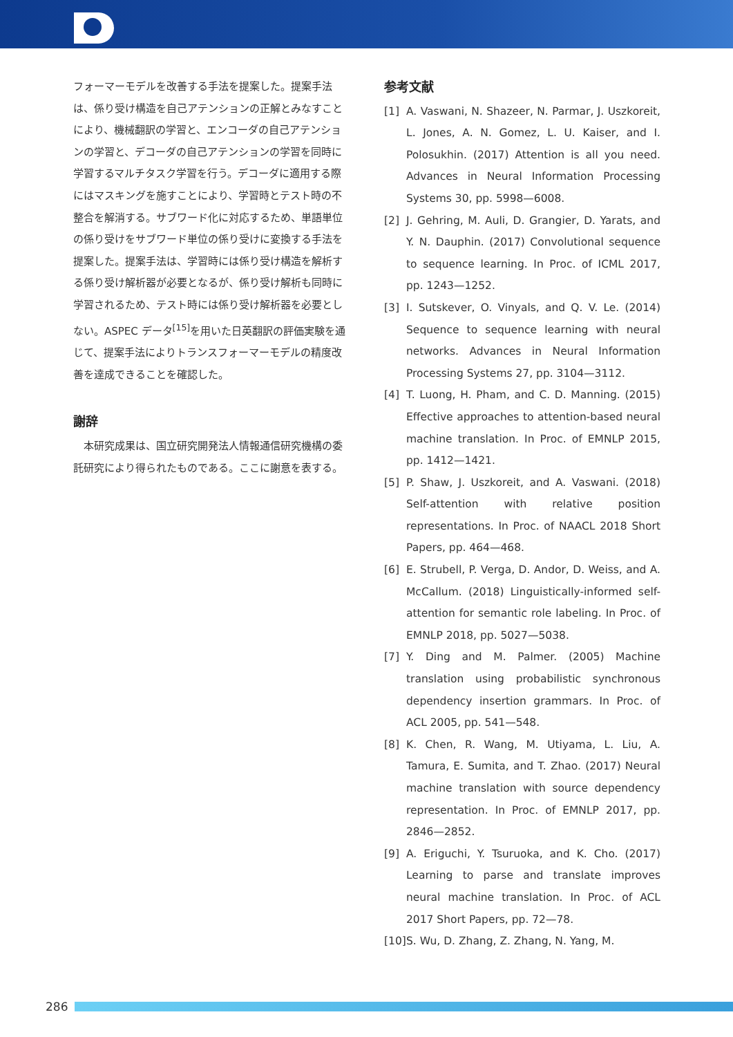フォーマーモデルを改善する手法を提案した。提案手法は、係り受け構造を自己アテンションの正解とみなすことにより、機械翻訳の学習と、エンコーダの自己アテンションの学習と、デコーダの自己アテンションの学習を同時に学習するマルチタスク学習を行う。デコーダに適用する際にはマスキングを施すことにより、学習時とテスト時の不整合を解消する。サブワード化に対応するため、単語単位の係り受けをサブワード単位の係り受けに変換する手法を提案した。提案手法は、学習時には係り受け構造を解析する係り受け解析器が必要となるが、係り受け解析も同時に学習されるため、テスト時には係り受け解析器を必要としない。ASPEC データ<sup>[15]</sup>を用いた日英翻訳の評価実験を通じて、提案手法によりトランスフォーマーモデルの精度改善を達成できることを確認した。
謝辞
　本研究成果は、国立研究開発法人情報通信研究機構の委託研究により得られたものである。ここに謝意を表する。
参考文献
[1] A. Vaswani, N. Shazeer, N. Parmar, J. Uszkoreit, L. Jones, A. N. Gomez, L. U. Kaiser, and I. Polosukhin. (2017) Attention is all you need. Advances in Neural Information Processing Systems 30, pp. 5998—6008.
[2] J. Gehring, M. Auli, D. Grangier, D. Yarats, and Y. N. Dauphin. (2017) Convolutional sequence to sequence learning. In Proc. of ICML 2017, pp. 1243—1252.
[3] I. Sutskever, O. Vinyals, and Q. V. Le. (2014) Sequence to sequence learning with neural networks. Advances in Neural Information Processing Systems 27, pp. 3104—3112.
[4] T. Luong, H. Pham, and C. D. Manning. (2015) Effective approaches to attention-based neural machine translation. In Proc. of EMNLP 2015, pp. 1412—1421.
[5] P. Shaw, J. Uszkoreit, and A. Vaswani. (2018) Self-attention with relative position representations. In Proc. of NAACL 2018 Short Papers, pp. 464—468.
[6] E. Strubell, P. Verga, D. Andor, D. Weiss, and A. McCallum. (2018) Linguistically-informed self-attention for semantic role labeling. In Proc. of EMNLP 2018, pp. 5027—5038.
[7] Y. Ding and M. Palmer. (2005) Machine translation using probabilistic synchronous dependency insertion grammars. In Proc. of ACL 2005, pp. 541—548.
[8] K. Chen, R. Wang, M. Utiyama, L. Liu, A. Tamura, E. Sumita, and T. Zhao. (2017) Neural machine translation with source dependency representation. In Proc. of EMNLP 2017, pp. 2846—2852.
[9] A. Eriguchi, Y. Tsuruoka, and K. Cho. (2017) Learning to parse and translate improves neural machine translation. In Proc. of ACL 2017 Short Papers, pp. 72—78.
[10] S. Wu, D. Zhang, Z. Zhang, N. Yang, M.
286